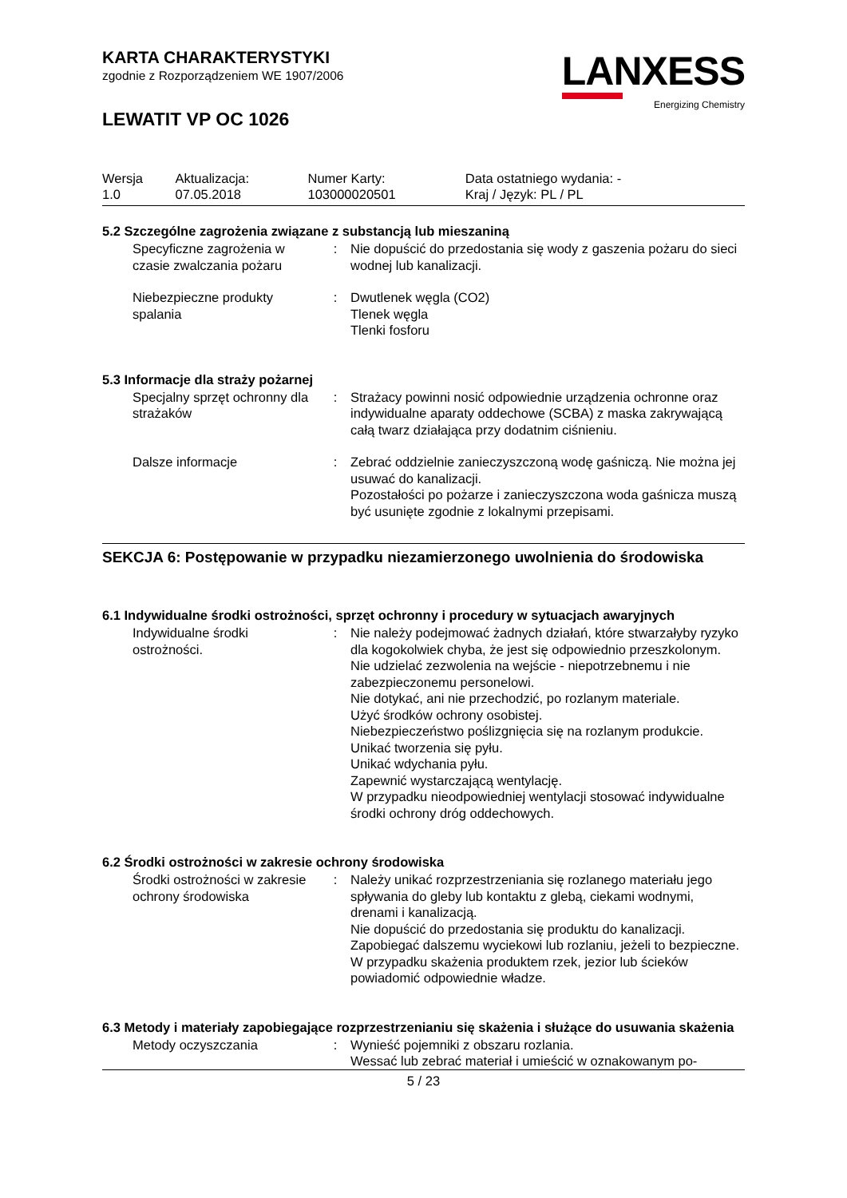KARTA CHARAKTERYSTYKI
zgodnie z Rozporządzeniem WE 1907/2006
LEWATIT VP OC 1026
LANXESS
Energizing Chemistry
| Wersja 1.0 | Aktualizacja: 07.05.2018 | Numer Karty: 103000020501 | Data ostatniego wydania: - Kraj / Język: PL / PL |
5.2 Szczególne zagrożenia związane z substancją lub mieszaniną
| Specyficzne zagrożenia w czasie zwalczania pożaru | : | Nie dopuścić do przedostania się wody z gaszenia pożaru do sieci wodnej lub kanalizacji. |
| Niebezpieczne produkty spalania | : | Dwutlenek węgla (CO2) Tlenek węgla Tlenki fosforu |
5.3 Informacje dla straży pożarnej
| Specjalny sprzęt ochronny dla strażaków | : | Strażacy powinni nosić odpowiednie urządzenia ochronne oraz indywidualne aparaty oddechowe (SCBA) z maska zakrywającą całą twarz działająca przy dodatnim ciśnieniu. |
| Dalsze informacje | : | Zebrać oddzielnie zanieczyszczoną wodę gaśniczą. Nie można jej usuwać do kanalizacji. Pozostałości po pożarze i zanieczyszczona woda gaśnicza muszą być usunięte zgodnie z lokalnymi przepisami. |
SEKCJA 6: Postępowanie w przypadku niezamierzonego uwolnienia do środowiska
6.1 Indywidualne środki ostrożności, sprzęt ochronny i procedury w sytuacjach awaryjnych
| Indywidualne środki ostrożności. | : | Nie należy podejmować żadnych działań, które stwarzałyby ryzyko dla kogokolwiek chyba, że jest się odpowiednio przeszkolonym. Nie udzielać zezwolenia na wejście - niepotrzebnemu i nie zabezpieczonemu personelowi. Nie dotykać, ani nie przechodzić, po rozlanym materiale. Użyć środków ochrony osobistej. Niebezpieczeństwo poślizgnięcia się na rozlanym produkcie. Unikać tworzenia się pyłu. Unikać wdychania pyłu. Zapewnić wystarczającą wentylację. W przypadku nieodpowiedniej wentylacji stosować indywidualne środki ochrony dróg oddechowych. |
6.2 Środki ostrożności w zakresie ochrony środowiska
| Środki ostrożności w zakresie ochrony środowiska | : | Należy unikać rozprzestrzeniania się rozlanego materiału jego spływania do gleby lub kontaktu z glebą, ciekami wodnymi, drenami i kanalizacją. Nie dopuścić do przedostania się produktu do kanalizacji. Zapobiegać dalszemu wyciekowi lub rozlaniu, jeżeli to bezpieczne. W przypadku skażenia produktem rzek, jezior lub ścieków powiadomić odpowiednie władze. |
6.3 Metody i materiały zapobiegające rozprzestrzenianiu się skażenia i służące do usuwania skażenia
| Metody oczyszczania | : | Wynieść pojemniki z obszaru rozlania. Wessać lub zebrać materiał i umieścić w oznakowanym po- |
5 / 23